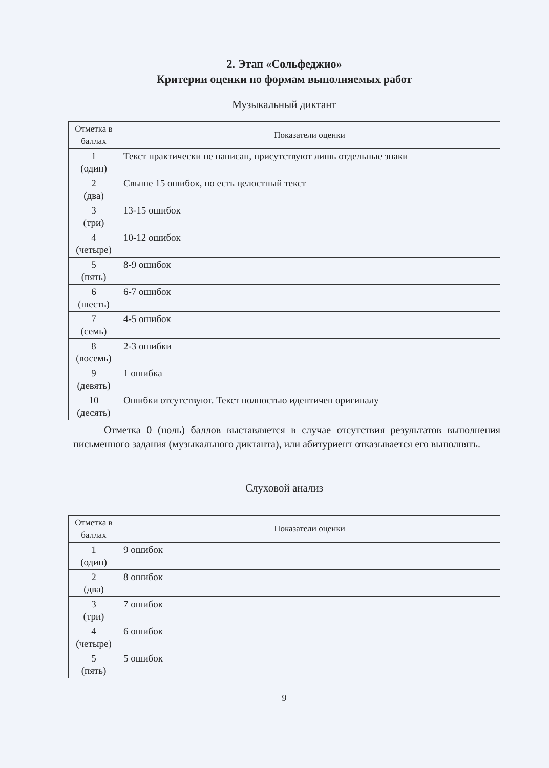2. Этап «Сольфеджио»
Критерии оценки по формам выполняемых работ
Музыкальный диктант
| Отметка в баллах | Показатели оценки |
| --- | --- |
| 1 (один) | Текст практически не написан, присутствуют лишь отдельные знаки |
| 2 (два) | Свыше 15 ошибок, но есть целостный текст |
| 3 (три) | 13-15 ошибок |
| 4 (четыре) | 10-12 ошибок |
| 5 (пять) | 8-9 ошибок |
| 6 (шесть) | 6-7 ошибок |
| 7 (семь) | 4-5 ошибок |
| 8 (восемь) | 2-3 ошибки |
| 9 (девять) | 1 ошибка |
| 10 (десять) | Ошибки отсутствуют. Текст полностью идентичен оригиналу |
Отметка 0 (ноль) баллов выставляется в случае отсутствия результатов выполнения письменного задания (музыкального диктанта), или абитуриент отказывается его выполнять.
Слуховой анализ
| Отметка в баллах | Показатели оценки |
| --- | --- |
| 1 (один) | 9 ошибок |
| 2 (два) | 8 ошибок |
| 3 (три) | 7 ошибок |
| 4 (четыре) | 6 ошибок |
| 5 (пять) | 5 ошибок |
9